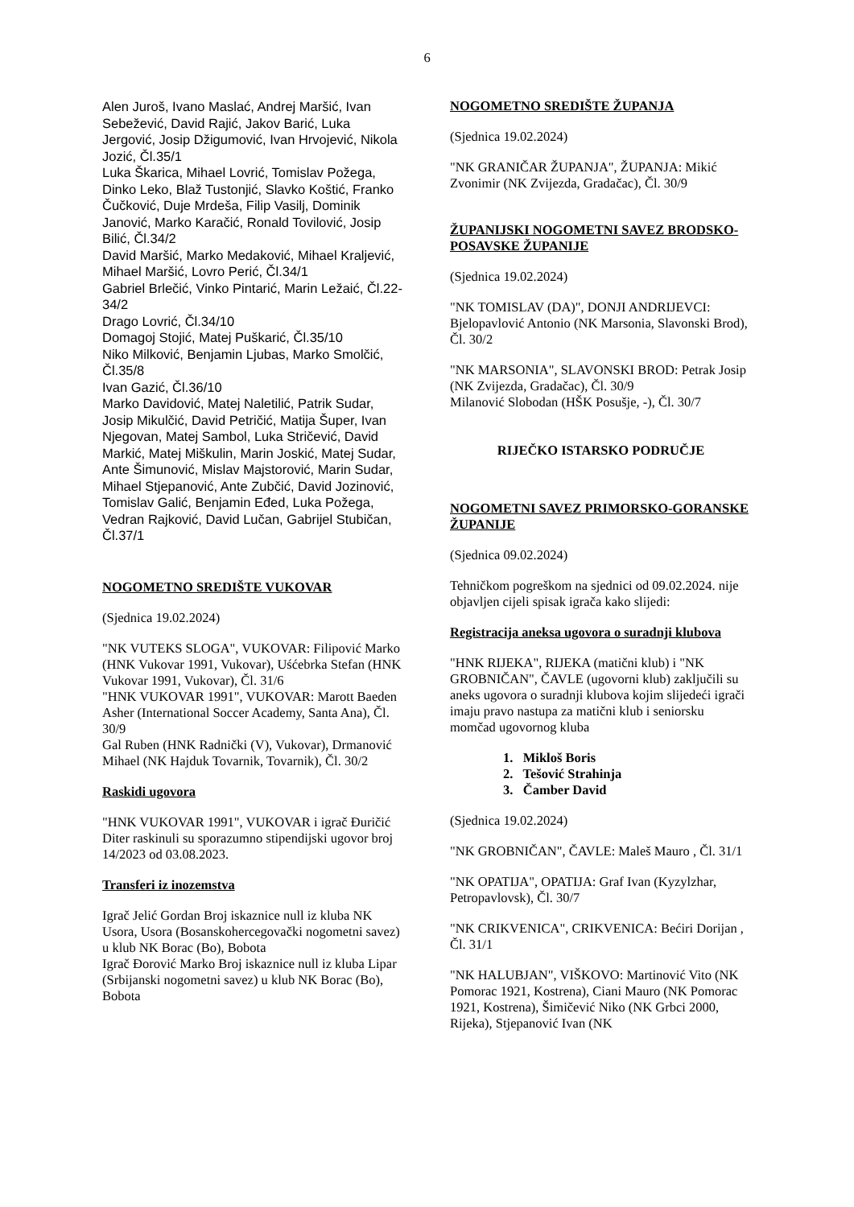6
Alen Juroš, Ivano Maslać, Andrej Maršić, Ivan Sebežević, David Rajić, Jakov Barić, Luka Jergović, Josip Džigumović, Ivan Hrvojević, Nikola Jozić, Čl.35/1
Luka Škarica, Mihael Lovrić, Tomislav Požega, Dinko Leko, Blaž Tustonjić, Slavko Koštić, Franko Čučković, Duje Mrdeša, Filip Vasilj, Dominik Janović, Marko Karačić, Ronald Tovilović, Josip Bilić, Čl.34/2
David Maršić, Marko Medaković, Mihael Kraljević, Mihael Maršić, Lovro Perić, Čl.34/1
Gabriel Brlečić, Vinko Pintarić, Marin Ležaić, Čl.22-34/2
Drago Lovrić, Čl.34/10
Domagoj Stojić, Matej Puškarić, Čl.35/10
Niko Milković, Benjamin Ljubas, Marko Smolčić, Čl.35/8
Ivan Gazić, Čl.36/10
Marko Davidović, Matej Naletilić, Patrik Sudar, Josip Mikulčić, David Petričić, Matija Šuper, Ivan Njegovan, Matej Sambol, Luka Stričević, David Markić, Matej Miškulin, Marin Joskić, Matej Sudar, Ante Šimunović, Mislav Majstorović, Marin Sudar, Mihael Stjepanović, Ante Zubčić, David Jozinović, Tomislav Galić, Benjamin Eđed, Luka Požega, Vedran Rajković, David Lučan, Gabrijel Stubičan, Čl.37/1
NOGOMETNO SREDIŠTE VUKOVAR
(Sjednica 19.02.2024)
"NK VUTEKS SLOGA", VUKOVAR: Filipović Marko (HNK Vukovar 1991, Vukovar), Uśćebrka Stefan (HNK Vukovar 1991, Vukovar), Čl. 31/6
"HNK VUKOVAR 1991", VUKOVAR: Marott Baeden Asher (International Soccer Academy, Santa Ana), Čl. 30/9
Gal Ruben (HNK Radnički (V), Vukovar), Drmanović Mihael (NK Hajduk Tovarnik, Tovarnik), Čl. 30/2
Raskidi ugovora
"HNK VUKOVAR 1991", VUKOVAR i igrač Đuričić Diter raskinuli su sporazumno stipendijski ugovor broj 14/2023 od 03.08.2023.
Transferi iz inozemstva
Igrač Jelić Gordan Broj iskaznice null iz kluba NK Usora, Usora (Bosanskohercegovački nogometni savez) u klub NK Borac (Bo), Bobota
Igrač Đorović Marko Broj iskaznice null iz kluba Lipar (Srbijanski nogometni savez) u klub NK Borac (Bo), Bobota
NOGOMETNO SREDIŠTE ŽUPANJA
(Sjednica 19.02.2024)
"NK GRANIČAR ŽUPANJA", ŽUPANJA: Mikić Zvonimir (NK Zvijezda, Gradačac), Čl. 30/9
ŽUPANIJSKI NOGOMETNI SAVEZ BRODSKO-POSAVSKE ŽUPANIJE
(Sjednica 19.02.2024)
"NK TOMISLAV (DA)", DONJI ANDRIJEVCI: Bjelopavlović Antonio (NK Marsonia, Slavonski Brod), Čl. 30/2
"NK MARSONIA", SLAVONSKI BROD: Petrak Josip (NK Zvijezda, Gradačac), Čl. 30/9
Milanović Slobodan (HŠK Posušje, -), Čl. 30/7
RIJEČKO ISTARSKO PODRUČJE
NOGOMETNI SAVEZ PRIMORSKO-GORANSKE ŽUPANIJE
(Sjednica 09.02.2024)
Tehničkom pogreškom na sjednici od 09.02.2024. nije objavljen cijeli spisak igrača kako slijedi:
Registracija aneksa ugovora o suradnji klubova
"HNK RIJEKA", RIJEKA (matični klub) i "NK GROBNIČAN", ČAVLE (ugovorni klub) zaključili su aneks ugovora o suradnji klubova kojim slijedeći igrači imaju pravo nastupa za matični klub i seniorsku momčad ugovornog kluba
1. Mikloš Boris
2. Tešović Strahinja
3. Čamber David
(Sjednica 19.02.2024)
"NK GROBNIČAN", ČAVLE: Maleš Mauro , Čl. 31/1
"NK OPATIJA", OPATIJA: Graf Ivan (Kyzylzhar, Petropavlovsk), Čl. 30/7
"NK CRIKVENICA", CRIKVENICA: Bećiri Dorijan , Čl. 31/1
"NK HALUBJAN", VIŠKOVO: Martinović Vito (NK Pomorac 1921, Kostrena), Ciani Mauro (NK Pomorac 1921, Kostrena), Šimičević Niko (NK Grbci 2000, Rijeka), Stjepanović Ivan (NK